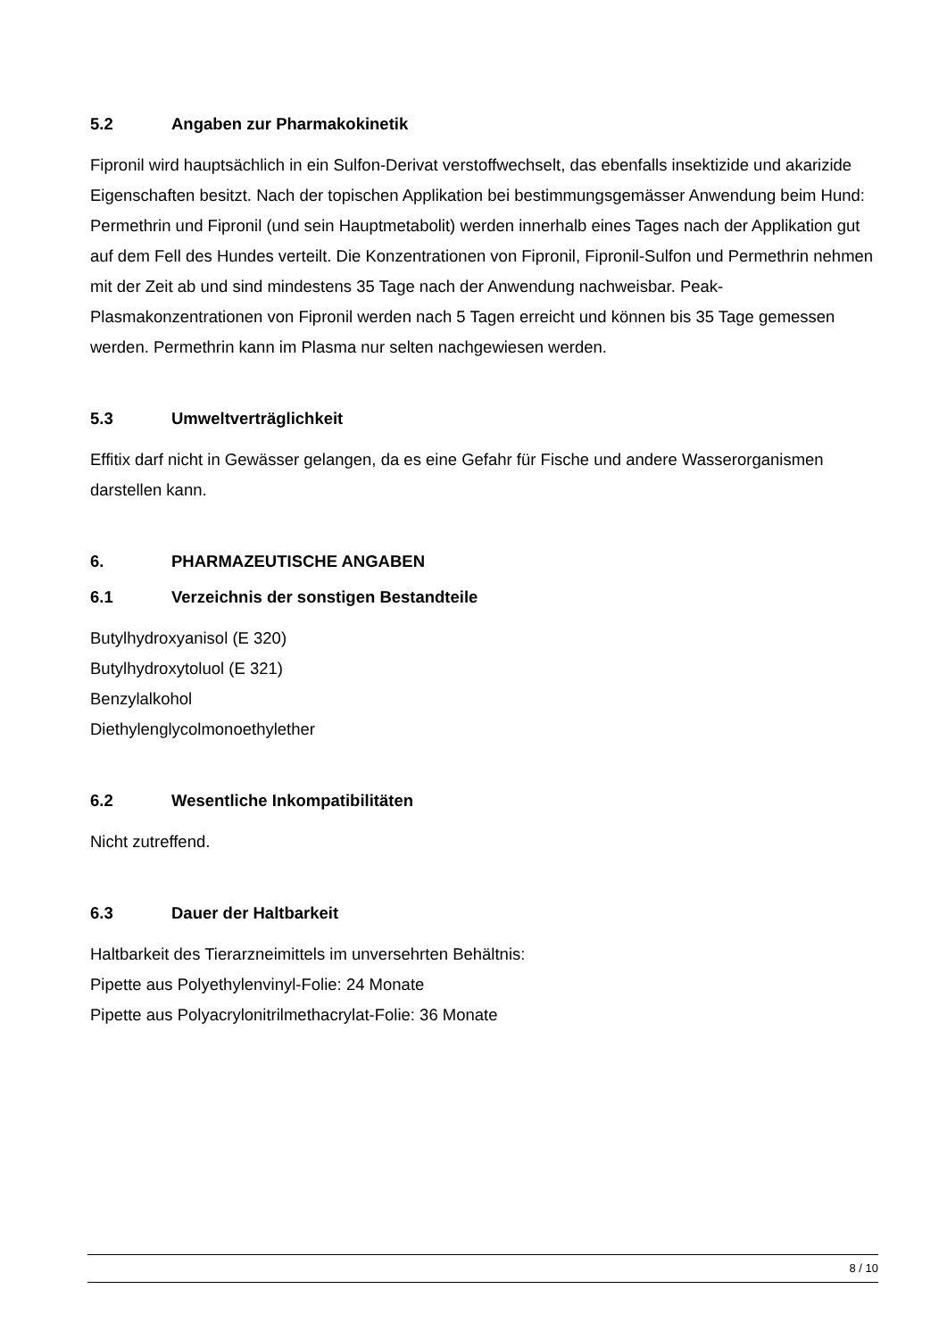5.2 Angaben zur Pharmakokinetik
Fipronil wird hauptsächlich in ein Sulfon-Derivat verstoffwechselt, das ebenfalls insektizide und akarizide Eigenschaften besitzt. Nach der topischen Applikation bei bestimmungsgemässer Anwendung beim Hund: Permethrin und Fipronil (und sein Hauptmetabolit) werden innerhalb eines Tages nach der Applikation gut auf dem Fell des Hundes verteilt. Die Konzentrationen von Fipronil, Fipronil-Sulfon und Permethrin nehmen mit der Zeit ab und sind mindestens 35 Tage nach der Anwendung nachweisbar. Peak-Plasmakonzentrationen von Fipronil werden nach 5 Tagen erreicht und können bis 35 Tage gemessen werden. Permethrin kann im Plasma nur selten nachgewiesen werden.
5.3 Umweltverträglichkeit
Effitix darf nicht in Gewässer gelangen, da es eine Gefahr für Fische und andere Wasserorganismen darstellen kann.
6. PHARMAZEUTISCHE ANGABEN
6.1 Verzeichnis der sonstigen Bestandteile
Butylhydroxyanisol (E 320)
Butylhydroxytoluol (E 321)
Benzylalkohol
Diethylenglycolmonoethylether
6.2 Wesentliche Inkompatibilitäten
Nicht zutreffend.
6.3 Dauer der Haltbarkeit
Haltbarkeit des Tierarzneimittels im unversehrten Behältnis:
Pipette aus Polyethylenvinyl-Folie: 24 Monate
Pipette aus Polyacrylonitrilmethacrylat-Folie: 36 Monate
8 / 10